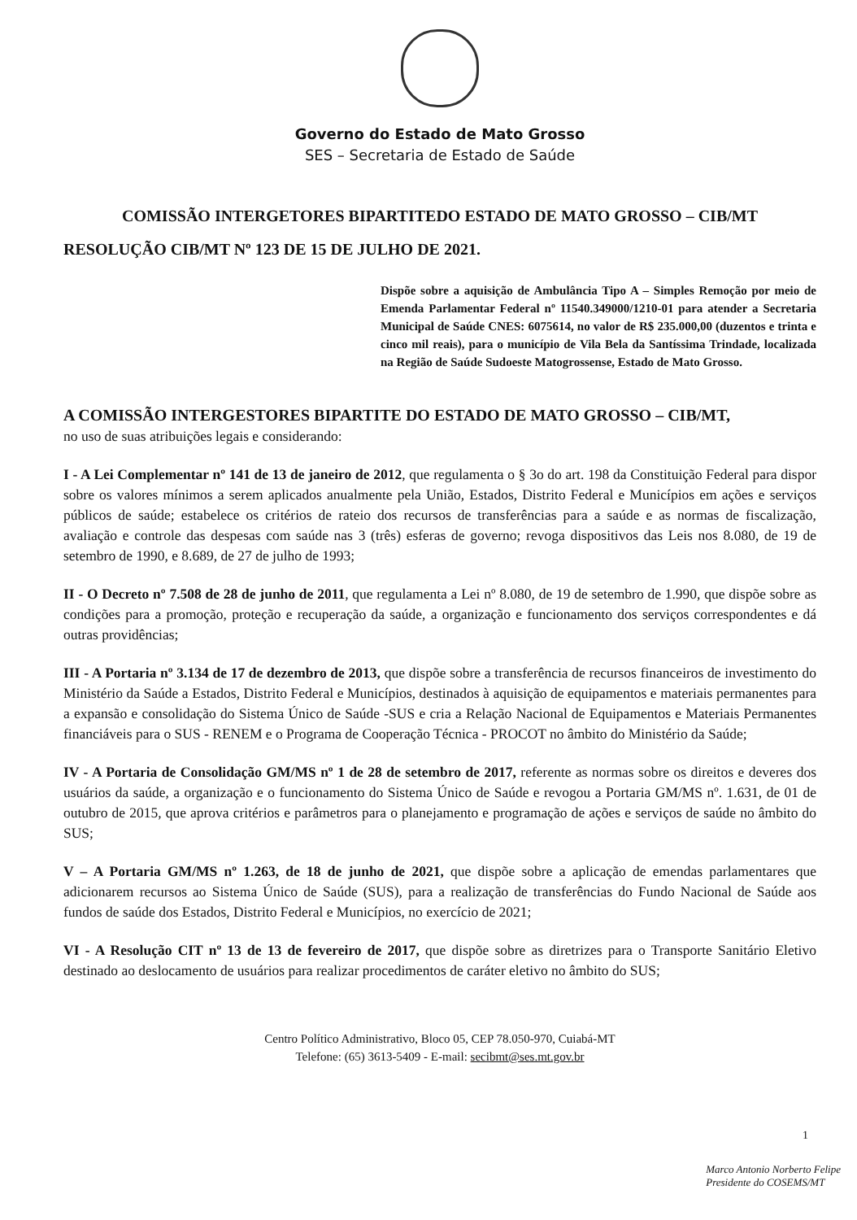Governo do Estado de Mato Grosso
SES – Secretaria de Estado de Saúde
COMISSÃO INTERGETORES BIPARTITEDO ESTADO DE MATO GROSSO – CIB/MT
RESOLUÇÃO CIB/MT Nº 123 DE 15 DE JULHO DE 2021.
Dispõe sobre a aquisição de Ambulância Tipo A – Simples Remoção por meio de Emenda Parlamentar Federal nº 11540.349000/1210-01 para atender a Secretaria Municipal de Saúde CNES: 6075614, no valor de R$ 235.000,00 (duzentos e trinta e cinco mil reais), para o município de Vila Bela da Santíssima Trindade, localizada na Região de Saúde Sudoeste Matogrossense, Estado de Mato Grosso.
A COMISSÃO INTERGESTORES BIPARTITE DO ESTADO DE MATO GROSSO – CIB/MT,
no uso de suas atribuições legais e considerando:
I - A Lei Complementar nº 141 de 13 de janeiro de 2012, que regulamenta o § 3o do art. 198 da Constituição Federal para dispor sobre os valores mínimos a serem aplicados anualmente pela União, Estados, Distrito Federal e Municípios em ações e serviços públicos de saúde; estabelece os critérios de rateio dos recursos de transferências para a saúde e as normas de fiscalização, avaliação e controle das despesas com saúde nas 3 (três) esferas de governo; revoga dispositivos das Leis nos 8.080, de 19 de setembro de 1990, e 8.689, de 27 de julho de 1993;
II - O Decreto nº 7.508 de 28 de junho de 2011, que regulamenta a Lei nº 8.080, de 19 de setembro de 1.990, que dispõe sobre as condições para a promoção, proteção e recuperação da saúde, a organização e funcionamento dos serviços correspondentes e dá outras providências;
III - A Portaria nº 3.134 de 17 de dezembro de 2013, que dispõe sobre a transferência de recursos financeiros de investimento do Ministério da Saúde a Estados, Distrito Federal e Municípios, destinados à aquisição de equipamentos e materiais permanentes para a expansão e consolidação do Sistema Único de Saúde -SUS e cria a Relação Nacional de Equipamentos e Materiais Permanentes financiáveis para o SUS - RENEM e o Programa de Cooperação Técnica - PROCOT no âmbito do Ministério da Saúde;
IV - A Portaria de Consolidação GM/MS nº 1 de 28 de setembro de 2017, referente as normas sobre os direitos e deveres dos usuários da saúde, a organização e o funcionamento do Sistema Único de Saúde e revogou a Portaria GM/MS nº. 1.631, de 01 de outubro de 2015, que aprova critérios e parâmetros para o planejamento e programação de ações e serviços de saúde no âmbito do SUS;
V – A Portaria GM/MS nº 1.263, de 18 de junho de 2021, que dispõe sobre a aplicação de emendas parlamentares que adicionarem recursos ao Sistema Único de Saúde (SUS), para a realização de transferências do Fundo Nacional de Saúde aos fundos de saúde dos Estados, Distrito Federal e Municípios, no exercício de 2021;
VI - A Resolução CIT nº 13 de 13 de fevereiro de 2017, que dispõe sobre as diretrizes para o Transporte Sanitário Eletivo destinado ao deslocamento de usuários para realizar procedimentos de caráter eletivo no âmbito do SUS;
Centro Político Administrativo, Bloco 05, CEP 78.050-970, Cuiabá-MT
Telefone: (65) 3613-5409 - E-mail: secibmt@ses.mt.gov.br
1
Marco Antonio Norberto Felipe
Presidente do COSEMS/MT